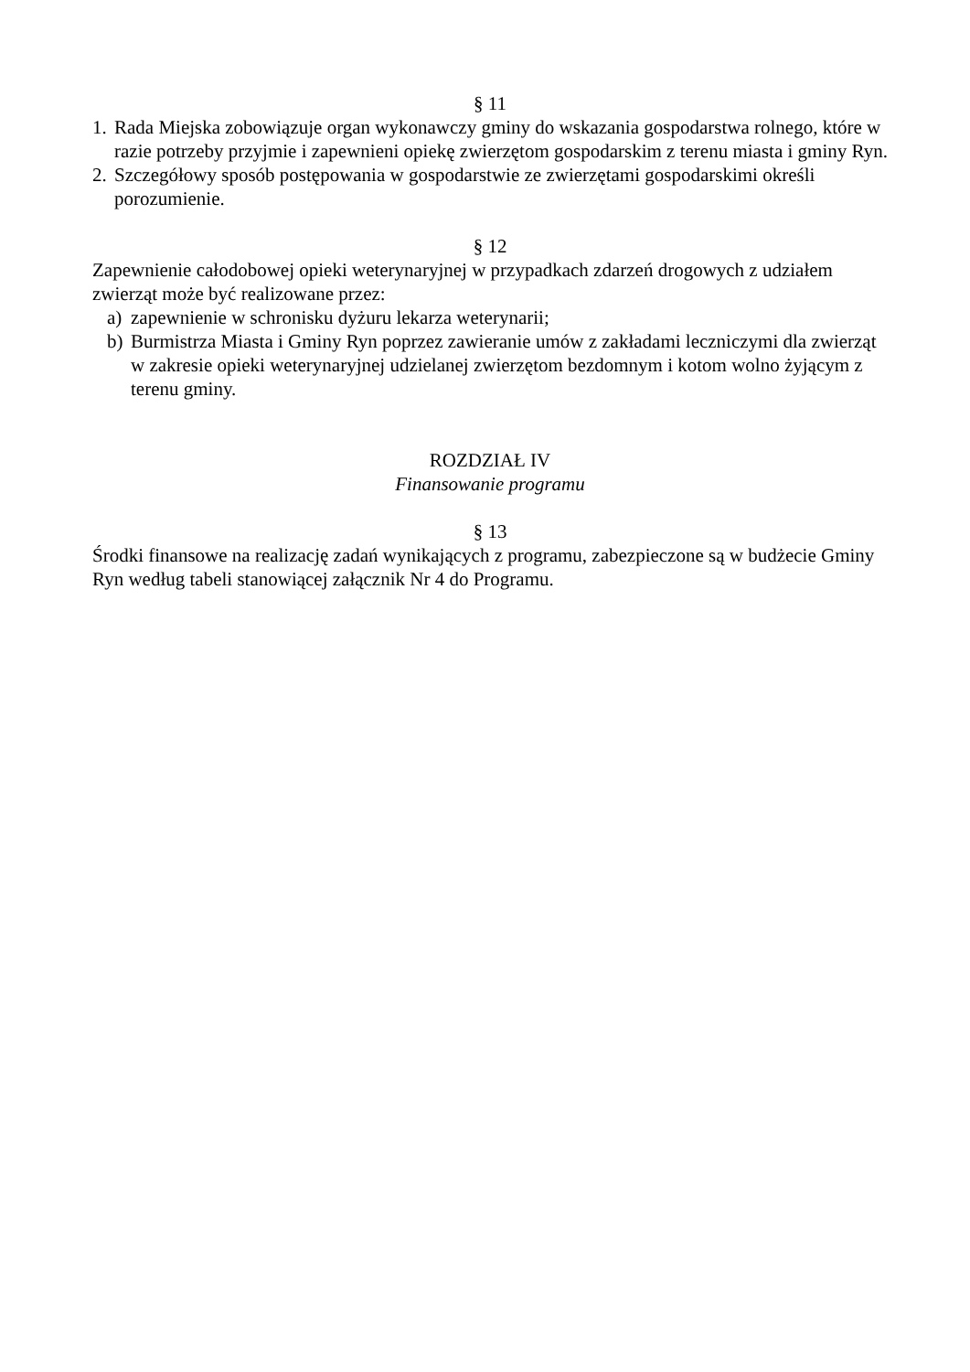§ 11
1. Rada Miejska zobowiązuje organ wykonawczy gminy do wskazania gospodarstwa rolnego, które w razie potrzeby przyjmie i zapewnieni opiekę zwierzętom gospodarskim z terenu miasta i gminy Ryn.
2. Szczegółowy sposób postępowania w gospodarstwie ze zwierzętami gospodarskimi określi porozumienie.
§ 12
Zapewnienie całodobowej opieki weterynaryjnej w przypadkach zdarzeń drogowych z udziałem zwierząt może być realizowane przez:
a) zapewnienie w schronisku dyżuru lekarza weterynarii;
b) Burmistrza Miasta i Gminy Ryn poprzez zawieranie umów z zakładami leczniczymi dla zwierząt w zakresie opieki weterynaryjnej udzielanej zwierzętom bezdomnym i kotom wolno żyjącym z terenu gminy.
ROZDZIAŁ IV
Finansowanie programu
§ 13
Środki finansowe na realizację zadań wynikających z programu, zabezpieczone są w budżecie Gminy Ryn według tabeli stanowiącej załącznik Nr 4 do Programu.